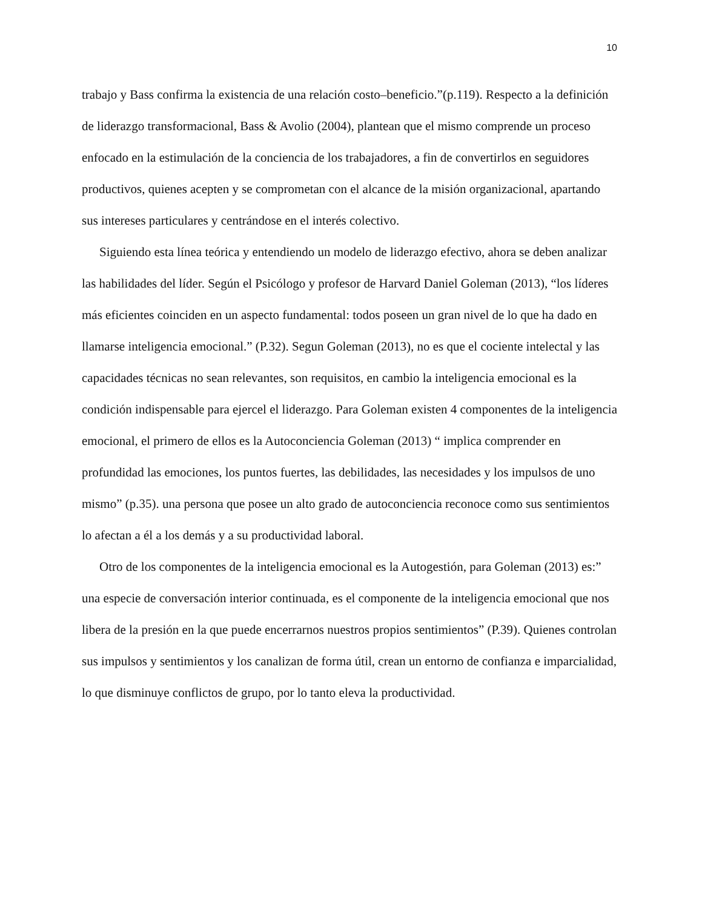10
trabajo y Bass confirma la existencia de una relación costo–beneficio.”(p.119). Respecto a la definición de liderazgo transformacional, Bass & Avolio (2004), plantean que el mismo comprende un proceso enfocado en la estimulación de la conciencia de los trabajadores, a fin de convertirlos en seguidores productivos, quienes acepten y se comprometan con el alcance de la misión organizacional, apartando sus intereses particulares y centrándose en el interés colectivo.
Siguiendo esta línea teórica y entendiendo un modelo de liderazgo efectivo, ahora se deben analizar las habilidades del líder. Según el Psicólogo y profesor de Harvard Daniel Goleman (2013), “los líderes más eficientes coinciden en un aspecto fundamental: todos poseen un gran nivel de lo que ha dado en llamarse inteligencia emocional.” (P.32). Segun Goleman (2013), no es que el cociente intelectal y las capacidades técnicas no sean relevantes, son requisitos, en cambio la inteligencia emocional es la condición indispensable para ejercel el liderazgo. Para Goleman existen 4 componentes de la inteligencia emocional, el primero de ellos es la Autoconciencia Goleman (2013) “ implica comprender en profundidad las emociones, los puntos fuertes, las debilidades, las necesidades y los impulsos de uno mismo” (p.35). una persona que posee un alto grado de autoconciencia reconoce como sus sentimientos lo afectan a él a los demás y a su productividad laboral.
Otro de los componentes de la inteligencia emocional es la Autogestión, para Goleman (2013) es:” una especie de conversación interior continuada, es el componente de la inteligencia emocional que nos libera de la presión en la que puede encerrarnos nuestros propios sentimientos” (P.39). Quienes controlan sus impulsos y sentimientos y los canalizan de forma útil, crean un entorno de confianza e imparcialidad, lo que disminuye conflictos de grupo, por lo tanto eleva la productividad.